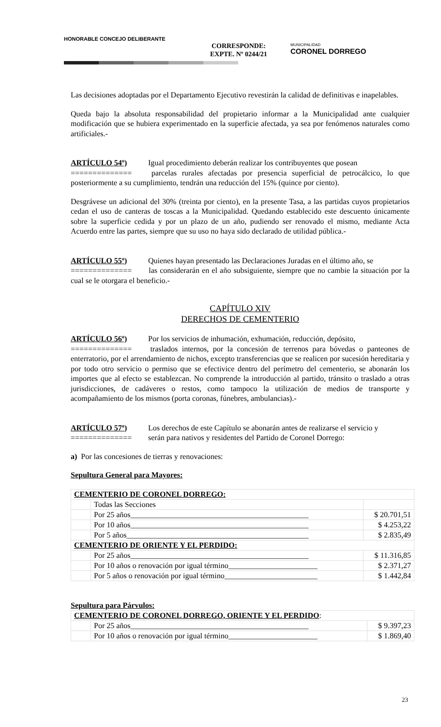HONORABLE CONCEJO DELIBERANTE
CORRESPONDE:
EXPTE. Nº 0244/21
MUNICIPALIDAD
CORONEL DORREGO
Las decisiones adoptadas por el Departamento Ejecutivo revestirán la calidad de definitivas e inapelables.
Queda bajo la absoluta responsabilidad del propietario informar a la Municipalidad ante cualquier modificación que se hubiera experimentado en la superficie afectada, ya sea por fenómenos naturales como artificiales.-
ARTÍCULO 54º) Igual procedimiento deberán realizar los contribuyentes que posean
============== parcelas rurales afectadas por presencia superficial de petrocálcico, lo que posteriormente a su cumplimiento, tendrán una reducción del 15% (quince por ciento).
Desgrávese un adicional del 30% (treinta por ciento), en la presente Tasa, a las partidas cuyos propietarios cedan el uso de canteras de toscas a la Municipalidad. Quedando establecido este descuento únicamente sobre la superficie cedida y por un plazo de un año, pudiendo ser renovado el mismo, mediante Acta Acuerdo entre las partes, siempre que su uso no haya sido declarado de utilidad pública.-
ARTÍCULO 55º) Quienes hayan presentado las Declaraciones Juradas en el último año, se
============== las considerarán en el año subsiguiente, siempre que no cambie la situación por la cual se le otorgara el beneficio.-
CAPÍTULO XIV
DERECHOS DE CEMENTERIO
ARTÍCULO 56º) Por los servicios de inhumación, exhumación, reducción, depósito,
============== traslados internos, por la concesión de terrenos para bóvedas o panteones de enterratorio, por el arrendamiento de nichos, excepto transferencias que se realicen por sucesión hereditaria y por todo otro servicio o permiso que se efectivice dentro del perímetro del cementerio, se abonarán los importes que al efecto se establezcan. No comprende la introducción al partido, tránsito o traslado a otras jurisdicciones, de cadáveres o restos, como tampoco la utilización de medios de transporte y acompañamiento de los mismos (porta coronas, fúnebres, ambulancias).-
ARTÍCULO 57º) Los derechos de este Capítulo se abonarán antes de realizarse el servicio y
============== serán para nativos y residentes del Partido de Coronel Dorrego:
a) Por las concesiones de tierras y renovaciones:
Sepultura General para Mayores:
| CEMENTERIO DE CORONEL DORREGO: | | |
| | Todas las Secciones | |
| | Por 25 años______________________________________________ | $ 20.701,51 |
| | Por 10 años______________________________________________ | $ 4.253,22 |
| | Por 5 años_______________________________________________ | $ 2.835,49 |
| CEMENTERIO DE ORIENTE Y EL PERDIDO: | | |
| | Por 25 años______________________________________________ | $ 11.316,85 |
| | Por 10 años o renovación por igual término_______________________ | $ 2.371,27 |
| | Por 5 años o renovación por igual término________________________ | $ 1.442,84 |
Sepultura para Párvulos:
| CEMENTERIO DE CORONEL DORREGO, ORIENTE Y EL PERDIDO : | | |
| | Por 25 años______________________________________________ | $ 9.397,23 |
| | Por 10 años o renovación por igual término_______________________ | $ 1.869,40 |
23